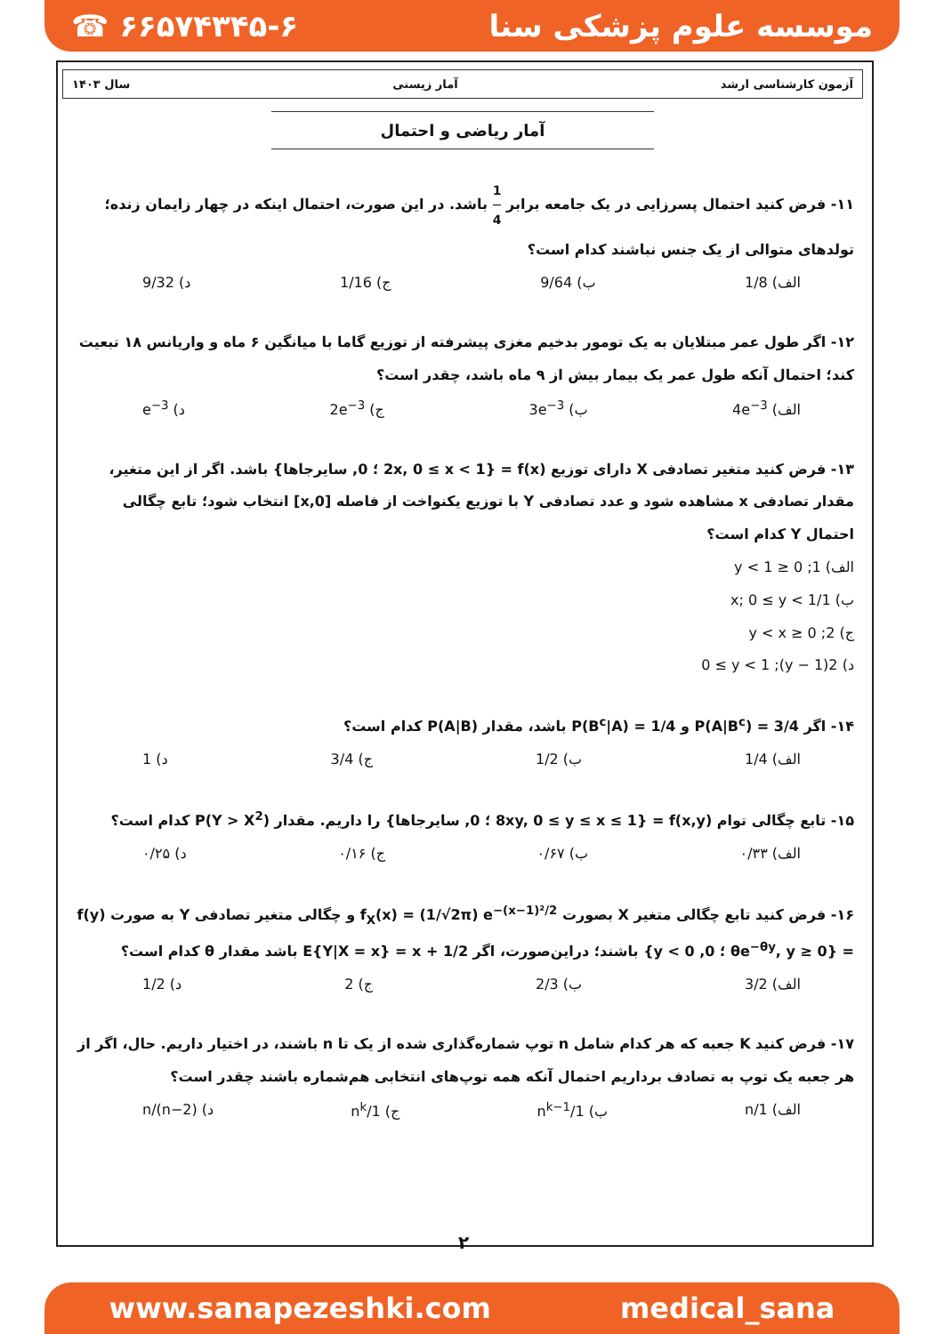☎ ۶۶۵۷۴۳۴۵-۶ موسسه علوم پزشکی سنا
آزمون کارشناسی ارشد آمار زیستی سال ۱۴۰۳
آمار ریاضی و احتمال
۱۱- فرض کنید احتمال پسرزایی در یک جامعه برابر 1 4 باشد. در این صورت، احتمال اینکه در چهار زایمان زنده؛ تولدهای متوالی از یک جنس نباشند کدام است؟
الف) 1/8 ب) 9/64 ج) 1/16 د) 9/32
۱۲- اگر طول عمر مبتلایان به یک تومور بدخیم مغزی پیشرفته از توزیع گاما با میانگین ۶ ماه و واریانس ۱۸ تبعیت کند؛ احتمال آنکه طول عمر یک بیمار بیش از ۹ ماه باشد، چقدر است؟
الف) 4e<sup>−3</sup> ب) 3e<sup>−3</sup> ج) 2e<sup>−3</sup> د) e<sup>−3</sup>
۱۳- فرض کنید متغیر تصادفی X دارای توزیع f(x) = {2x, 0 ≤ x < 1 ؛ 0, سایرجاها} باشد. اگر از این متغیر، مقدار تصادفی x مشاهده شود و عدد تصادفی Y با توزیع یکنواخت از فاصله [0,x] انتخاب شود؛ تابع چگالی احتمال Y کدام است؟
الف) 1; 0 ≤ y < 1
ب) 1/x; 0 ≤ y < 1
ج) 2; 0 ≤ y < x
د) 2(1 − y); 0 ≤ y < 1
۱۴- اگر P(A|B<sup>c</sup>) = 3/4 و P(B<sup>c</sup>|A) = 1/4 باشد، مقدار P(A|B) کدام است؟
الف) 1/4 ب) 1/2 ج) 3/4 د) 1
۱۵- تابع چگالی توام f(x,y) = {8xy, 0 ≤ y ≤ x ≤ 1 ؛ 0, سایرجاها} را داریم. مقدار P(Y > X<sup>2</sup>) کدام است؟
الف) ۰/۳۳ ب) ۰/۶۷ ج) ۰/۱۶ د) ۰/۲۵
۱۶- فرض کنید تابع چگالی متغیر X بصورت f<sub>X</sub>(x) = (1/√2π) e<sup>−(x−1)²/2</sup> و چگالی متغیر تصادفی Y به صورت f(y) = {θe<sup>−θy</sup>, y ≥ 0 ؛ 0, y < 0} باشند؛ دراین‌صورت، اگر E{Y|X = x} = x + 1/2 باشد مقدار θ کدام است؟
الف) 3/2 ب) 2/3 ج) 2 د) 1/2
۱۷- فرض کنید K جعبه که هر کدام شامل n توپ شماره‌گذاری شده از یک تا n باشند، در اختیار داریم. حال، اگر از هر جعبه یک توپ به تصادف برداریم احتمال آنکه همه توپ‌های انتخابی هم‌شماره باشند چقدر است؟
الف) 1/n ب) 1/n<sup>k−1</sup> ج) 1/n<sup>k</sup> د) n/(n−2)
۲
www.sanapezeshki.com medical_sana